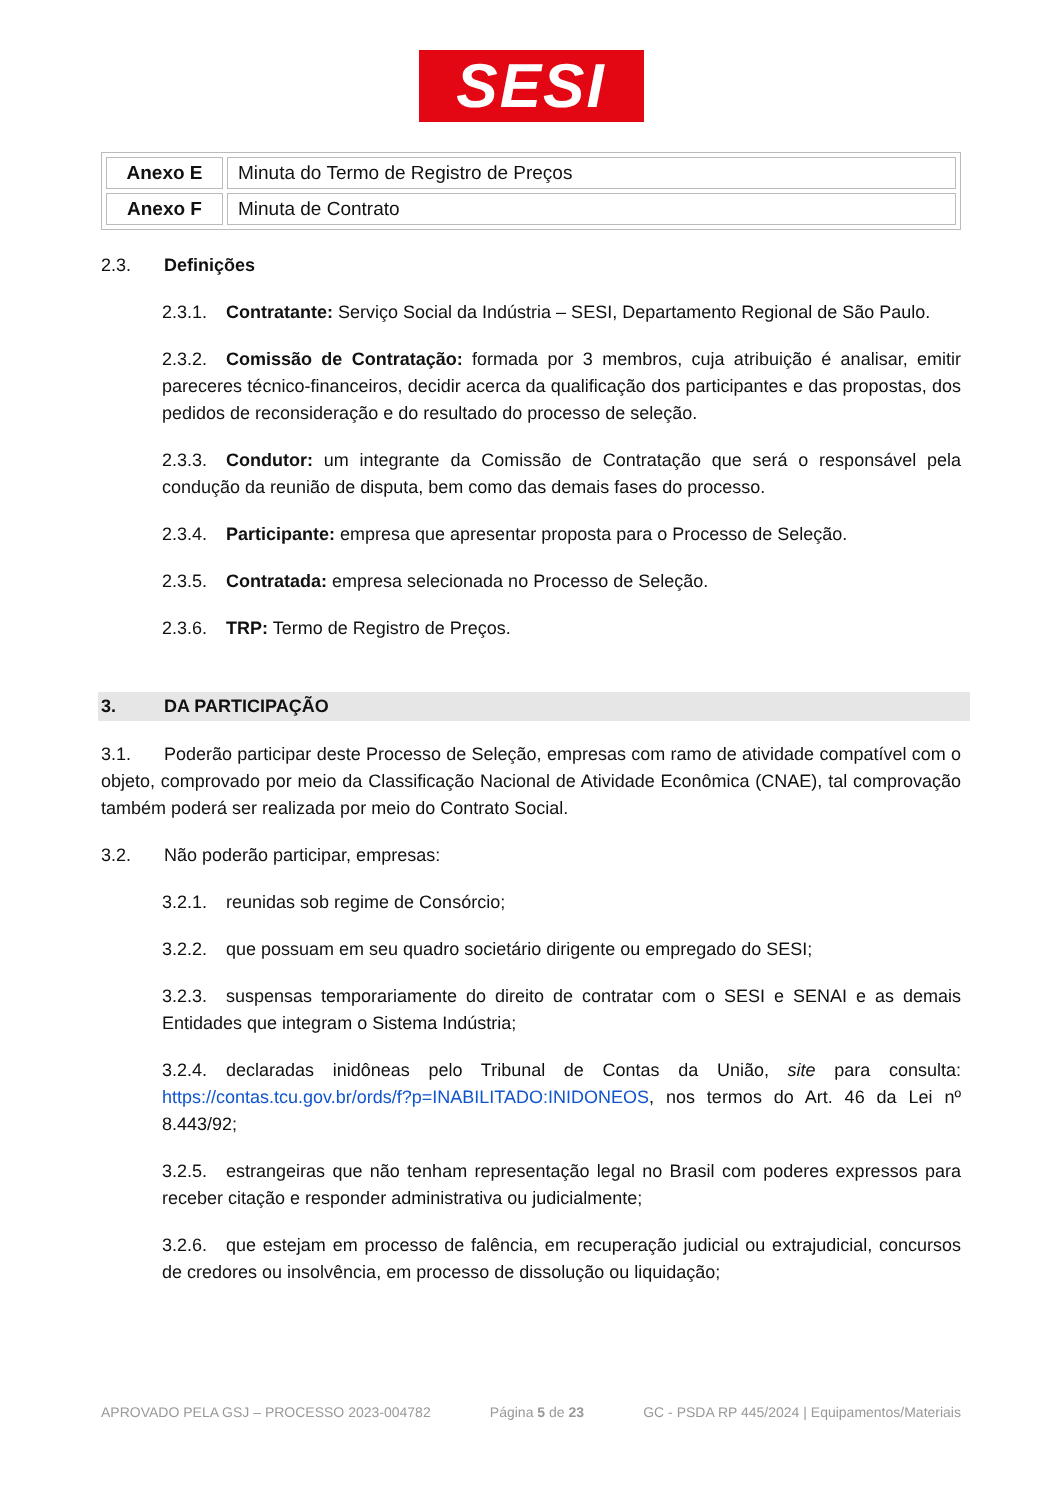SESI
| Anexo E | Minuta do Termo de Registro de Preços |
| Anexo F | Minuta de Contrato |
2.3. Definições
2.3.1. Contratante: Serviço Social da Indústria – SESI, Departamento Regional de São Paulo.
2.3.2. Comissão de Contratação: formada por 3 membros, cuja atribuição é analisar, emitir pareceres técnico-financeiros, decidir acerca da qualificação dos participantes e das propostas, dos pedidos de reconsideração e do resultado do processo de seleção.
2.3.3. Condutor: um integrante da Comissão de Contratação que será o responsável pela condução da reunião de disputa, bem como das demais fases do processo.
2.3.4. Participante: empresa que apresentar proposta para o Processo de Seleção.
2.3.5. Contratada: empresa selecionada no Processo de Seleção.
2.3.6. TRP: Termo de Registro de Preços.
3. DA PARTICIPAÇÃO
3.1. Poderão participar deste Processo de Seleção, empresas com ramo de atividade compatível com o objeto, comprovado por meio da Classificação Nacional de Atividade Econômica (CNAE), tal comprovação também poderá ser realizada por meio do Contrato Social.
3.2. Não poderão participar, empresas:
3.2.1. reunidas sob regime de Consórcio;
3.2.2. que possuam em seu quadro societário dirigente ou empregado do SESI;
3.2.3. suspensas temporariamente do direito de contratar com o SESI e SENAI e as demais Entidades que integram o Sistema Indústria;
3.2.4. declaradas inidôneas pelo Tribunal de Contas da União, site para consulta: https://contas.tcu.gov.br/ords/f?p=INABILITADO:INIDONEOS, nos termos do Art. 46 da Lei nº 8.443/92;
3.2.5. estrangeiras que não tenham representação legal no Brasil com poderes expressos para receber citação e responder administrativa ou judicialmente;
3.2.6. que estejam em processo de falência, em recuperação judicial ou extrajudicial, concursos de credores ou insolvência, em processo de dissolução ou liquidação;
APROVADO PELA GSJ – PROCESSO 2023-004782 Página 5 de 23 GC - PSDA RP 445/2024 | Equipamentos/Materiais